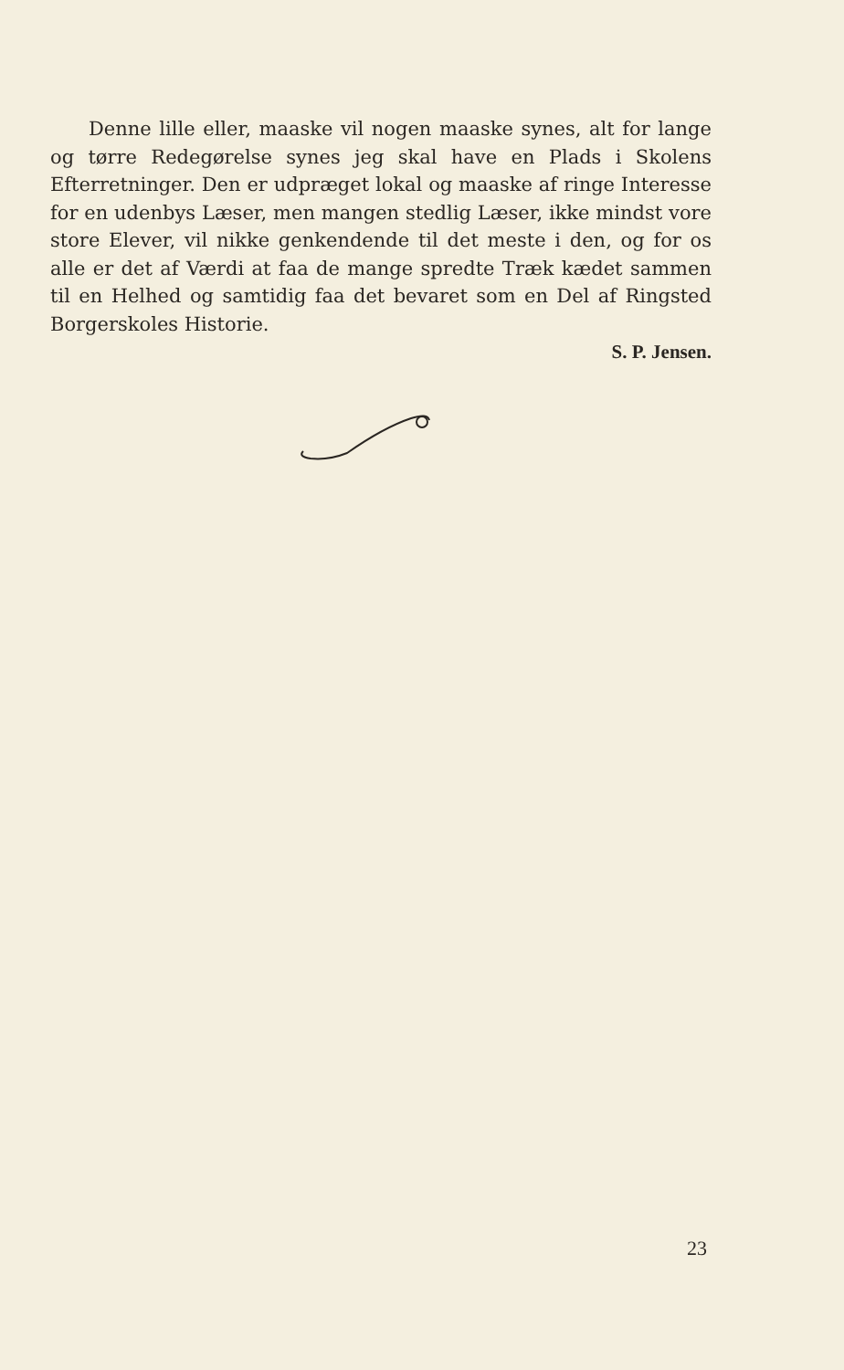Denne lille eller, maaske vil nogen maaske synes, alt for lange og tørre Redegørelse synes jeg skal have en Plads i Skolens Efterretninger. Den er udpræget lokal og maaske af ringe Interesse for en udenbys Læser, men mangen stedlig Læser, ikke mindst vore store Elever, vil nikke genkendende til det meste i den, og for os alle er det af Værdi at faa de mange spredte Træk kædet sammen til en Helhed og samtidig faa det bevaret som en Del af Ringsted Borgerskoles Historie.
S. P. Jensen.
23